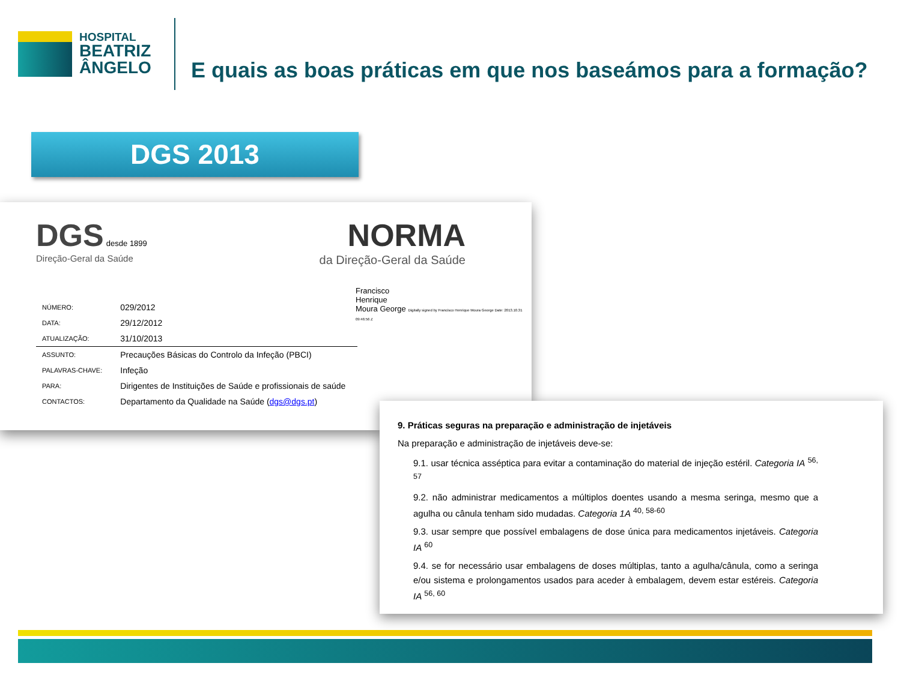HOSPITAL
BEATRIZ
ÂNGELO
E quais as boas práticas em que nos baseámos para a formação?
DGS 2013
DGS desde 1899
Direção-Geral da Saúde
NORMA
da Direção-Geral da Saúde
Francisco
Henrique
Moura George Digitally signed by Francisco Henrique Moura George Date: 2013.10.31 09:46:56 Z
| NÚMERO: | 029/2012 |
| DATA: | 29/12/2012 |
| ATUALIZAÇÃO: | 31/10/2013 |
| ASSUNTO: | Precauções Básicas do Controlo da Infeção (PBCI) |
| PALAVRAS-CHAVE: | Infeção |
| PARA: | Dirigentes de Instituições de Saúde e profissionais de saúde |
| CONTACTOS: | Departamento da Qualidade na Saúde ( dgs@dgs.pt ) |
9. Práticas seguras na preparação e administração de injetáveis
Na preparação e administração de injetáveis deve-se:
9.1. usar técnica asséptica para evitar a contaminação do material de injeção estéril. Categoria IA <sup>56, 57</sup>
9.2. não administrar medicamentos a múltiplos doentes usando a mesma seringa, mesmo que a agulha ou cânula tenham sido mudadas. Categoria 1A <sup>40, 58-60</sup>
9.3. usar sempre que possível embalagens de dose única para medicamentos injetáveis. Categoria IA <sup>60</sup>
9.4. se for necessário usar embalagens de doses múltiplas, tanto a agulha/cânula, como a seringa e/ou sistema e prolongamentos usados para aceder à embalagem, devem estar estéreis. Categoria IA <sup>56, 60</sup>